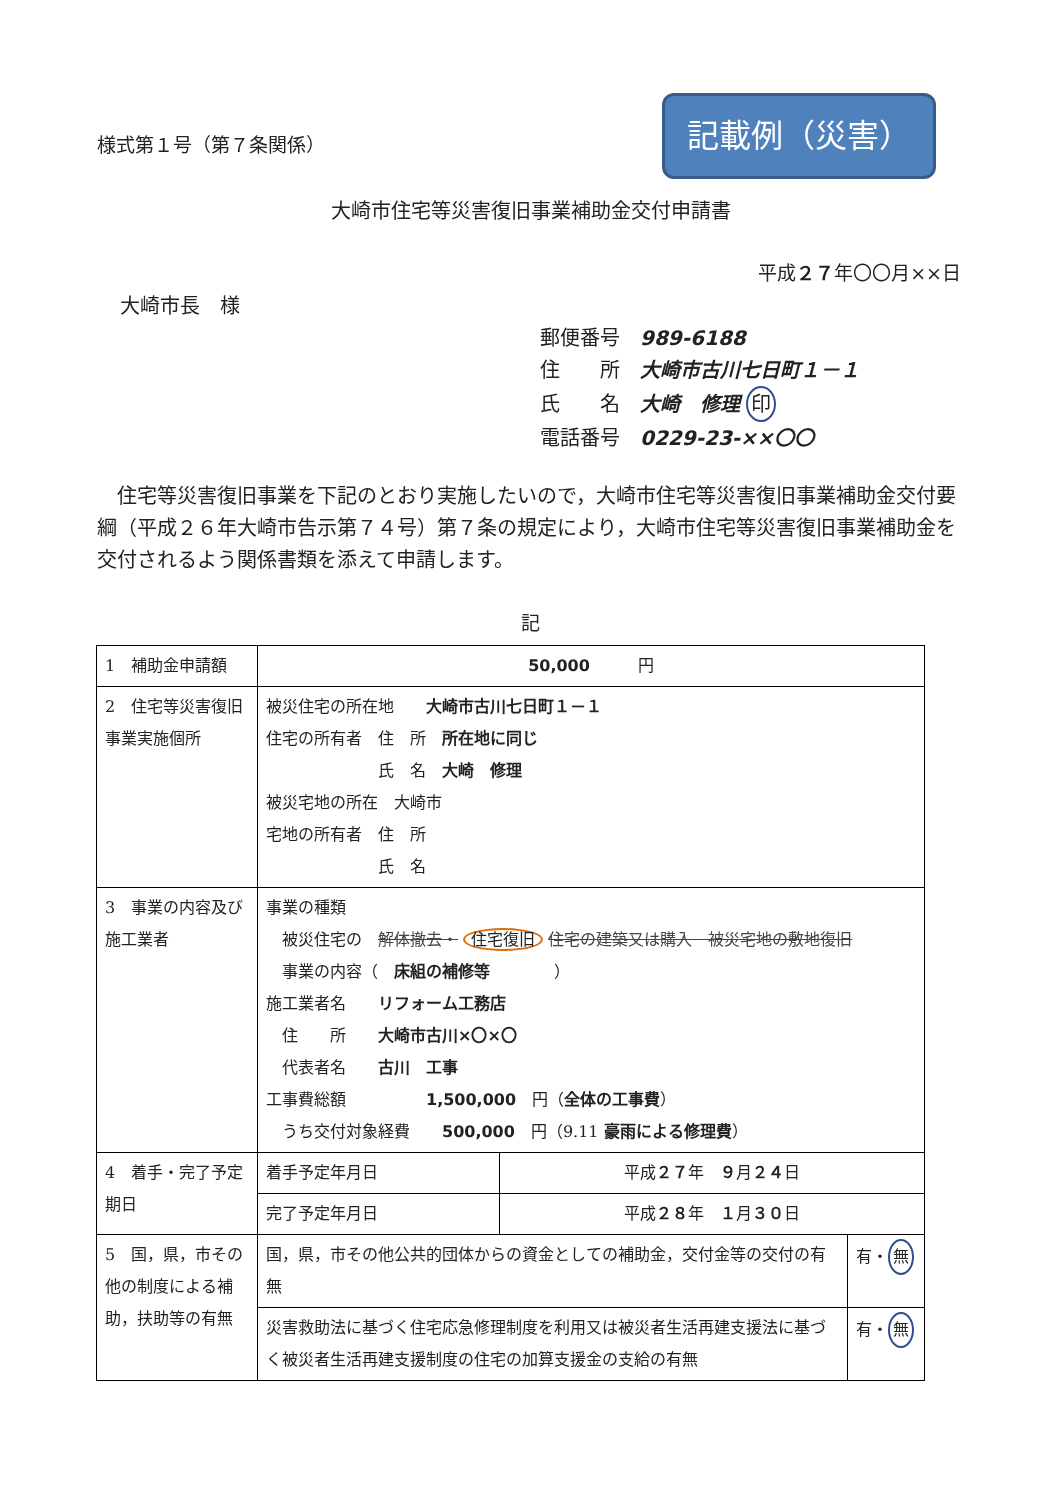様式第１号（第７条関係）
記載例（災害）
大崎市住宅等災害復旧事業補助金交付申請書
平成２７年〇〇月××日
大崎市長　様
郵便番号 989-6188
住　　所 大崎市古川七日町１－１
氏　　名 大崎　修理 印
電話番号 0229-23-××〇〇
住宅等災害復旧事業を下記のとおり実施したいので，大崎市住宅等災害復旧事業補助金交付要綱（平成２６年大崎市告示第７４号）第７条の規定により，大崎市住宅等災害復旧事業補助金を交付されるよう関係書類を添えて申請します。
記
| 1 補助金申請額 | 50,000 円 | | |
| 2 住宅等災害復旧事業実施個所 | 被災住宅の所在地 大崎市古川七日町１－１ 住宅の所有者 住 所 所在地に同じ 氏 名 大崎 修理 被災宅地の所在 大崎市 宅地の所有者 住 所 氏 名 | | |
| 3 事業の内容及び施工業者 | 事業の種類 被災住宅の 解体撤去・ 住宅復旧 住宅の建築又は購入 被災宅地の敷地復旧 事業の内容（ 床組の補修等 ） 施工業者名 リフォーム工務店 住 所 大崎市古川×〇×〇 代表者名 古川 工事 工事費総額 1,500,000 円（ 全体の工事費 ） うち交付対象経費 500,000 円（9.11 豪雨による修理費 ） | | |
| 4 着手・完了予定期日 | 着手予定年月日 | 平成 ２７ 年 ９ 月 ２４ 日 | |
| | 完了予定年月日 | 平成 ２８ 年 １ 月 ３０ 日 | |
| 5 国，県，市その他の制度による補助，扶助等の有無 | 国，県，市その他公共的団体からの資金としての補助金，交付金等の交付の有無 | | 有・ 無 |
| | 災害救助法に基づく住宅応急修理制度を利用又は被災者生活再建支援法に基づく被災者生活再建支援制度の住宅の加算支援金の支給の有無 | | 有・ 無 |